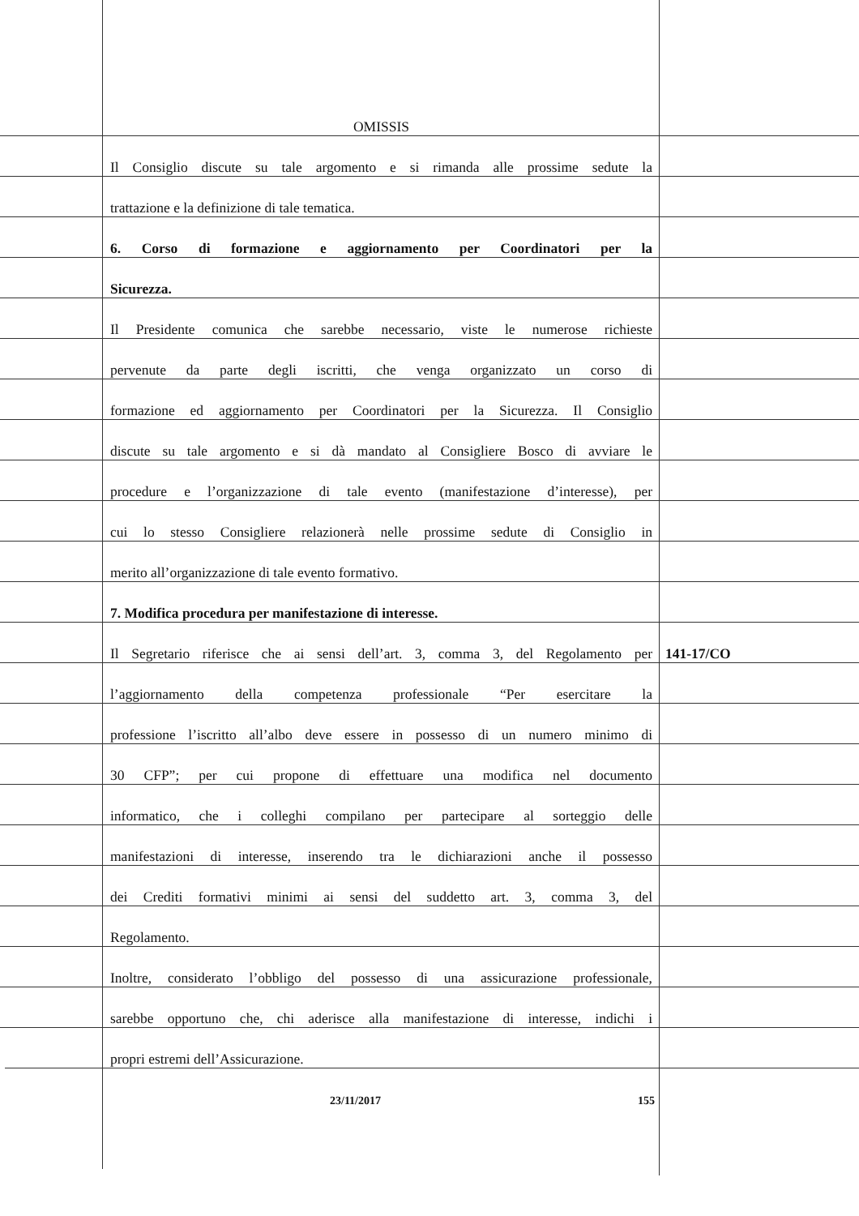OMISSIS
Il Consiglio discute su tale argomento e si rimanda alle prossime sedute la
trattazione e la definizione di tale tematica.
6. Corso di formazione e aggiornamento per Coordinatori per la
Sicurezza.
Il Presidente comunica che sarebbe necessario, viste le numerose richieste
pervenute da parte degli iscritti, che venga organizzato un corso di
formazione ed aggiornamento per Coordinatori per la Sicurezza. Il Consiglio
discute su tale argomento e si dà mandato al Consigliere Bosco di avviare le
procedure e l’organizzazione di tale evento (manifestazione d’interesse), per
cui lo stesso Consigliere relazionerà nelle prossime sedute di Consiglio in
merito all’organizzazione di tale evento formativo.
7. Modifica procedura per manifestazione di interesse.
Il Segretario riferisce che ai sensi dell’art. 3, comma 3, del Regolamento per
141-17/CO
l’aggiornamento della competenza professionale “Per esercitare la
professione l’iscritto all’albo deve essere in possesso di un numero minimo di
30 CFP”; per cui propone di effettuare una modifica nel documento
informatico, che i colleghi compilano per partecipare al sorteggio delle
manifestazioni di interesse, inserendo tra le dichiarazioni anche il possesso
dei Crediti formativi minimi ai sensi del suddetto art. 3, comma 3, del
Regolamento.
Inoltre, considerato l’obbligo del possesso di una assicurazione professionale,
sarebbe opportuno che, chi aderisce alla manifestazione di interesse, indichi i
propri estremi dell’Assicurazione.
23/11/2017 155